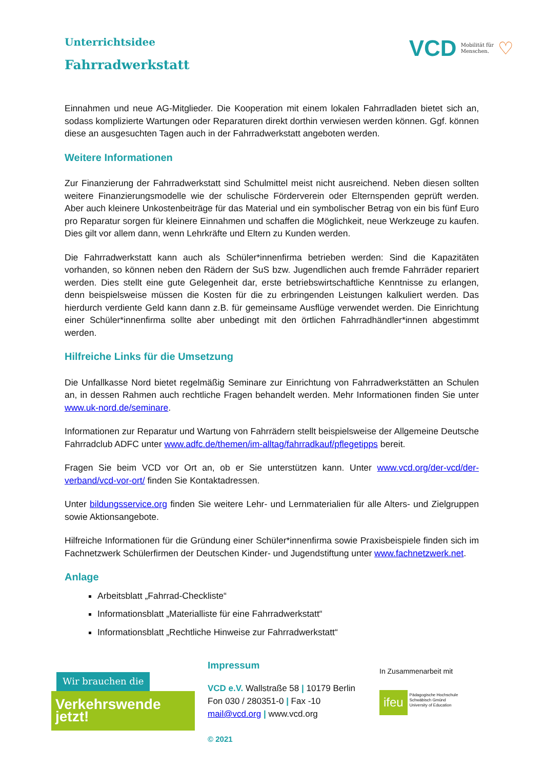VCD Mobilität für
Menschen. ♡
Unterrichtsidee
Fahrradwerkstatt
Einnahmen und neue AG-Mitglieder. Die Kooperation mit einem lokalen Fahrradladen bietet sich an, sodass komplizierte Wartungen oder Reparaturen direkt dorthin verwiesen werden können. Ggf. können diese an ausgesuchten Tagen auch in der Fahrradwerkstatt angeboten werden.
Weitere Informationen
Zur Finanzierung der Fahrradwerkstatt sind Schulmittel meist nicht ausreichend. Neben diesen sollten weitere Finanzierungsmodelle wie der schulische Förderverein oder Elternspenden geprüft werden. Aber auch kleinere Unkostenbeiträge für das Material und ein symbolischer Betrag von ein bis fünf Euro pro Reparatur sorgen für kleinere Einnahmen und schaffen die Möglichkeit, neue Werkzeuge zu kaufen. Dies gilt vor allem dann, wenn Lehrkräfte und Eltern zu Kunden werden.
Die Fahrradwerkstatt kann auch als Schüler*innenfirma betrieben werden: Sind die Kapazitäten vorhanden, so können neben den Rädern der SuS bzw. Jugendlichen auch fremde Fahrräder repariert werden. Dies stellt eine gute Gelegenheit dar, erste betriebswirtschaftliche Kenntnisse zu erlangen, denn beispielsweise müssen die Kosten für die zu erbringenden Leistungen kalkuliert werden. Das hierdurch verdiente Geld kann dann z.B. für gemeinsame Ausflüge verwendet werden. Die Einrichtung einer Schüler*innenfirma sollte aber unbedingt mit den örtlichen Fahrradhändler*innen abgestimmt werden.
Hilfreiche Links für die Umsetzung
Die Unfallkasse Nord bietet regelmäßig Seminare zur Einrichtung von Fahrradwerkstätten an Schulen an, in dessen Rahmen auch rechtliche Fragen behandelt werden. Mehr Informationen finden Sie unter www.uk-nord.de/seminare.
Informationen zur Reparatur und Wartung von Fahrrädern stellt beispielsweise der Allgemeine Deutsche Fahrradclub ADFC unter www.adfc.de/themen/im-alltag/fahrradkauf/pflegetipps bereit.
Fragen Sie beim VCD vor Ort an, ob er Sie unterstützen kann. Unter www.vcd.org/der-vcd/der-verband/vcd-vor-ort/ finden Sie Kontaktadressen.
Unter bildungsservice.org finden Sie weitere Lehr- und Lernmaterialien für alle Alters- und Zielgruppen sowie Aktionsangebote.
Hilfreiche Informationen für die Gründung einer Schüler*innenfirma sowie Praxisbeispiele finden sich im Fachnetzwerk Schülerfirmen der Deutschen Kinder- und Jugendstiftung unter www.fachnetzwerk.net.
Anlage
Arbeitsblatt „Fahrrad-Checkliste“
Informationsblatt „Materialliste für eine Fahrradwerkstatt“
Informationsblatt „Rechtliche Hinweise zur Fahrradwerkstatt“
Wir brauchen die
Verkehrswende jetzt!
Impressum
VCD e.V. Wallstraße 58 | 10179 Berlin
Fon 030 / 280351-0 | Fax -10
mail@vcd.org | www.vcd.org
© 2021
In Zusammenarbeit mit
ifeu Pädagogische Hochschule
Schwäbisch Gmünd
University of Education